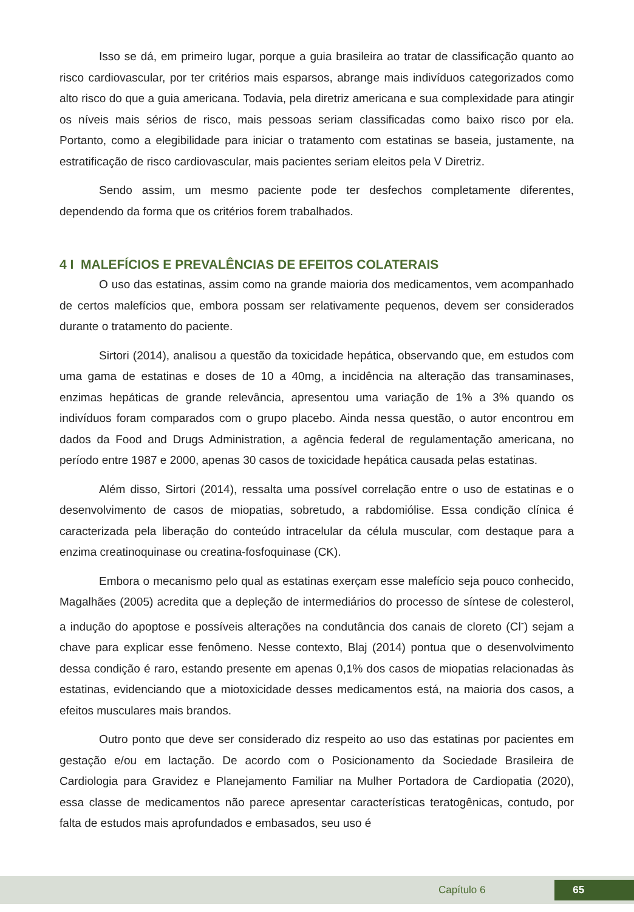Isso se dá, em primeiro lugar, porque a guia brasileira ao tratar de classificação quanto ao risco cardiovascular, por ter critérios mais esparsos, abrange mais indivíduos categorizados como alto risco do que a guia americana. Todavia, pela diretriz americana e sua complexidade para atingir os níveis mais sérios de risco, mais pessoas seriam classificadas como baixo risco por ela. Portanto, como a elegibilidade para iniciar o tratamento com estatinas se baseia, justamente, na estratificação de risco cardiovascular, mais pacientes seriam eleitos pela V Diretriz.
Sendo assim, um mesmo paciente pode ter desfechos completamente diferentes, dependendo da forma que os critérios forem trabalhados.
4 I MALEFÍCIOS E PREVALÊNCIAS DE EFEITOS COLATERAIS
O uso das estatinas, assim como na grande maioria dos medicamentos, vem acompanhado de certos malefícios que, embora possam ser relativamente pequenos, devem ser considerados durante o tratamento do paciente.
Sirtori (2014), analisou a questão da toxicidade hepática, observando que, em estudos com uma gama de estatinas e doses de 10 a 40mg, a incidência na alteração das transaminases, enzimas hepáticas de grande relevância, apresentou uma variação de 1% a 3% quando os indivíduos foram comparados com o grupo placebo. Ainda nessa questão, o autor encontrou em dados da Food and Drugs Administration, a agência federal de regulamentação americana, no período entre 1987 e 2000, apenas 30 casos de toxicidade hepática causada pelas estatinas.
Além disso, Sirtori (2014), ressalta uma possível correlação entre o uso de estatinas e o desenvolvimento de casos de miopatias, sobretudo, a rabdomiólise. Essa condição clínica é caracterizada pela liberação do conteúdo intracelular da célula muscular, com destaque para a enzima creatinoquinase ou creatina-fosfoquinase (CK).
Embora o mecanismo pelo qual as estatinas exerçam esse malefício seja pouco conhecido, Magalhães (2005) acredita que a depleção de intermediários do processo de síntese de colesterol, a indução do apoptose e possíveis alterações na condutância dos canais de cloreto (Cl<sup>-</sup>) sejam a chave para explicar esse fenômeno. Nesse contexto, Blaj (2014) pontua que o desenvolvimento dessa condição é raro, estando presente em apenas 0,1% dos casos de miopatias relacionadas às estatinas, evidenciando que a miotoxicidade desses medicamentos está, na maioria dos casos, a efeitos musculares mais brandos.
Outro ponto que deve ser considerado diz respeito ao uso das estatinas por pacientes em gestação e/ou em lactação. De acordo com o Posicionamento da Sociedade Brasileira de Cardiologia para Gravidez e Planejamento Familiar na Mulher Portadora de Cardiopatia (2020), essa classe de medicamentos não parece apresentar características teratogênicas, contudo, por falta de estudos mais aprofundados e embasados, seu uso é
Capítulo 6 65